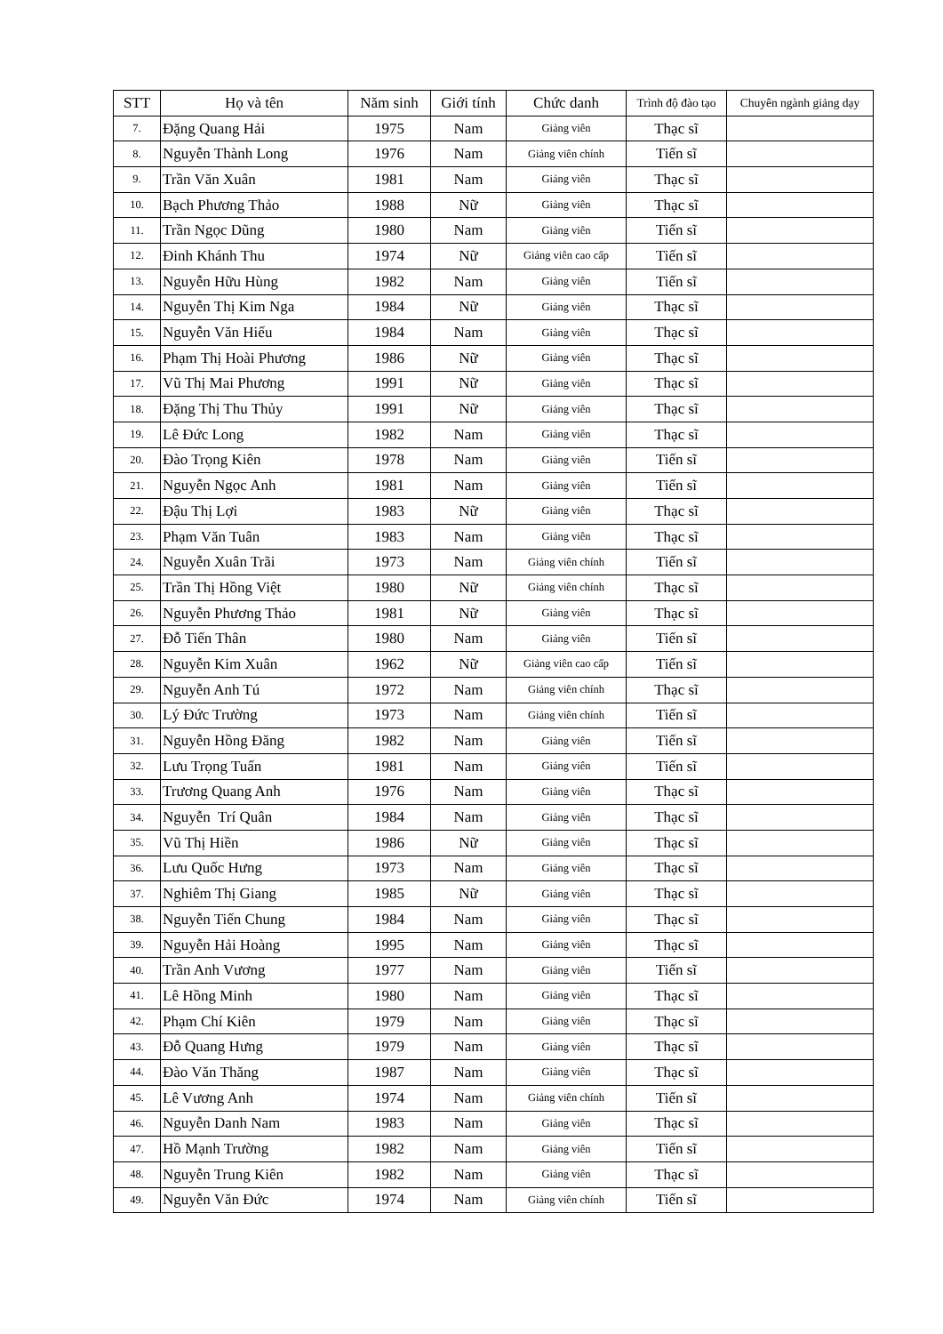| STT | Họ và tên | Năm sinh | Giới tính | Chức danh | Trình độ đào tạo | Chuyên ngành giảng dạy |
| --- | --- | --- | --- | --- | --- | --- |
| 7. | Đặng Quang Hải | 1975 | Nam | Giảng viên | Thạc sĩ | |
| 8. | Nguyễn Thành Long | 1976 | Nam | Giảng viên chính | Tiến sĩ | |
| 9. | Trần Văn Xuân | 1981 | Nam | Giảng viên | Thạc sĩ | |
| 10. | Bạch Phương Thảo | 1988 | Nữ | Giảng viên | Thạc sĩ | |
| 11. | Trần Ngọc Dũng | 1980 | Nam | Giảng viên | Tiến sĩ | |
| 12. | Đinh Khánh Thu | 1974 | Nữ | Giảng viên cao cấp | Tiến sĩ | |
| 13. | Nguyễn Hữu Hùng | 1982 | Nam | Giảng viên | Tiến sĩ | |
| 14. | Nguyễn Thị Kim Nga | 1984 | Nữ | Giảng viên | Thạc sĩ | |
| 15. | Nguyễn Văn Hiếu | 1984 | Nam | Giảng viên | Thạc sĩ | |
| 16. | Phạm Thị Hoài Phương | 1986 | Nữ | Giảng viên | Thạc sĩ | |
| 17. | Vũ Thị Mai Phương | 1991 | Nữ | Giảng viên | Thạc sĩ | |
| 18. | Đặng Thị Thu Thủy | 1991 | Nữ | Giảng viên | Thạc sĩ | |
| 19. | Lê Đức Long | 1982 | Nam | Giảng viên | Thạc sĩ | |
| 20. | Đào Trọng Kiên | 1978 | Nam | Giảng viên | Tiến sĩ | |
| 21. | Nguyễn Ngọc Anh | 1981 | Nam | Giảng viên | Tiến sĩ | |
| 22. | Đậu Thị Lợi | 1983 | Nữ | Giảng viên | Thạc sĩ | |
| 23. | Phạm Văn Tuân | 1983 | Nam | Giảng viên | Thạc sĩ | |
| 24. | Nguyễn Xuân Trãi | 1973 | Nam | Giảng viên chính | Tiến sĩ | |
| 25. | Trần Thị Hồng Việt | 1980 | Nữ | Giảng viên chính | Thạc sĩ | |
| 26. | Nguyễn Phương Thảo | 1981 | Nữ | Giảng viên | Thạc sĩ | |
| 27. | Đỗ Tiến Thân | 1980 | Nam | Giảng viên | Tiến sĩ | |
| 28. | Nguyễn Kim Xuân | 1962 | Nữ | Giảng viên cao cấp | Tiến sĩ | |
| 29. | Nguyễn Anh Tú | 1972 | Nam | Giảng viên chính | Thạc sĩ | |
| 30. | Lý Đức Trường | 1973 | Nam | Giảng viên chính | Tiến sĩ | |
| 31. | Nguyễn Hồng Đăng | 1982 | Nam | Giảng viên | Tiến sĩ | |
| 32. | Lưu Trọng Tuấn | 1981 | Nam | Giảng viên | Tiến sĩ | |
| 33. | Trương Quang Anh | 1976 | Nam | Giảng viên | Thạc sĩ | |
| 34. | Nguyễn Trí Quân | 1984 | Nam | Giảng viên | Thạc sĩ | |
| 35. | Vũ Thị Hiền | 1986 | Nữ | Giảng viên | Thạc sĩ | |
| 36. | Lưu Quốc Hưng | 1973 | Nam | Giảng viên | Thạc sĩ | |
| 37. | Nghiêm Thị Giang | 1985 | Nữ | Giảng viên | Thạc sĩ | |
| 38. | Nguyễn Tiến Chung | 1984 | Nam | Giảng viên | Thạc sĩ | |
| 39. | Nguyễn Hải Hoàng | 1995 | Nam | Giảng viên | Thạc sĩ | |
| 40. | Trần Anh Vương | 1977 | Nam | Giảng viên | Tiến sĩ | |
| 41. | Lê Hồng Minh | 1980 | Nam | Giảng viên | Thạc sĩ | |
| 42. | Phạm Chí Kiên | 1979 | Nam | Giảng viên | Thạc sĩ | |
| 43. | Đỗ Quang Hưng | 1979 | Nam | Giảng viên | Thạc sĩ | |
| 44. | Đào Văn Thăng | 1987 | Nam | Giảng viên | Thạc sĩ | |
| 45. | Lê Vương Anh | 1974 | Nam | Giảng viên chính | Tiến sĩ | |
| 46. | Nguyễn Danh Nam | 1983 | Nam | Giảng viên | Thạc sĩ | |
| 47. | Hồ Mạnh Trường | 1982 | Nam | Giảng viên | Tiến sĩ | |
| 48. | Nguyễn Trung Kiên | 1982 | Nam | Giảng viên | Thạc sĩ | |
| 49. | Nguyễn Văn Đức | 1974 | Nam | Giảng viên chính | Tiến sĩ | |